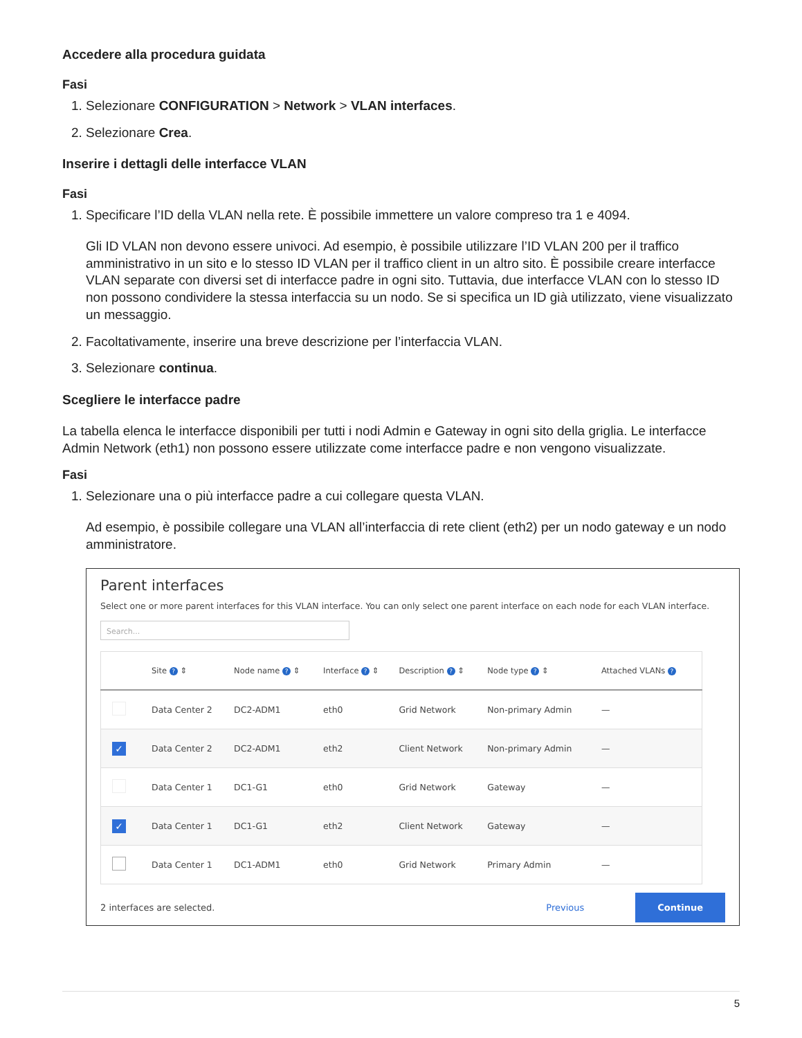Accedere alla procedura guidata
Fasi
1. Selezionare CONFIGURATION > Network > VLAN interfaces.
2. Selezionare Crea.
Inserire i dettagli delle interfacce VLAN
Fasi
1. Specificare l’ID della VLAN nella rete. È possibile immettere un valore compreso tra 1 e 4094.
Gli ID VLAN non devono essere univoci. Ad esempio, è possibile utilizzare l’ID VLAN 200 per il traffico amministrativo in un sito e lo stesso ID VLAN per il traffico client in un altro sito. È possibile creare interfacce VLAN separate con diversi set di interfacce padre in ogni sito. Tuttavia, due interfacce VLAN con lo stesso ID non possono condividere la stessa interfaccia su un nodo. Se si specifica un ID già utilizzato, viene visualizzato un messaggio.
2. Facoltativamente, inserire una breve descrizione per l’interfaccia VLAN.
3. Selezionare continua.
Scegliere le interfacce padre
La tabella elenca le interfacce disponibili per tutti i nodi Admin e Gateway in ogni sito della griglia. Le interfacce Admin Network (eth1) non possono essere utilizzate come interfacce padre e non vengono visualizzate.
Fasi
1. Selezionare una o più interfacce padre a cui collegare questa VLAN.
Ad esempio, è possibile collegare una VLAN all’interfaccia di rete client (eth2) per un nodo gateway e un nodo amministratore.
Parent interfaces
Select one or more parent interfaces for this VLAN interface. You can only select one parent interface on each node for each VLAN interface.
Search...
| | Site ? ⇕ | Node name ? ⇕ | Interface ? ⇕ | Description ? ⇕ | Node type ? ⇕ | Attached VLANs ? |
| --- | --- | --- | --- | --- | --- | --- |
| | Data Center 2 | DC2-ADM1 | eth0 | Grid Network | Non-primary Admin | — |
| ✓ | Data Center 2 | DC2-ADM1 | eth2 | Client Network | Non-primary Admin | — |
| | Data Center 1 | DC1-G1 | eth0 | Grid Network | Gateway | — |
| ✓ | Data Center 1 | DC1-G1 | eth2 | Client Network | Gateway | — |
| | Data Center 1 | DC1-ADM1 | eth0 | Grid Network | Primary Admin | — |
2 interfaces are selected. Previous Continue
5